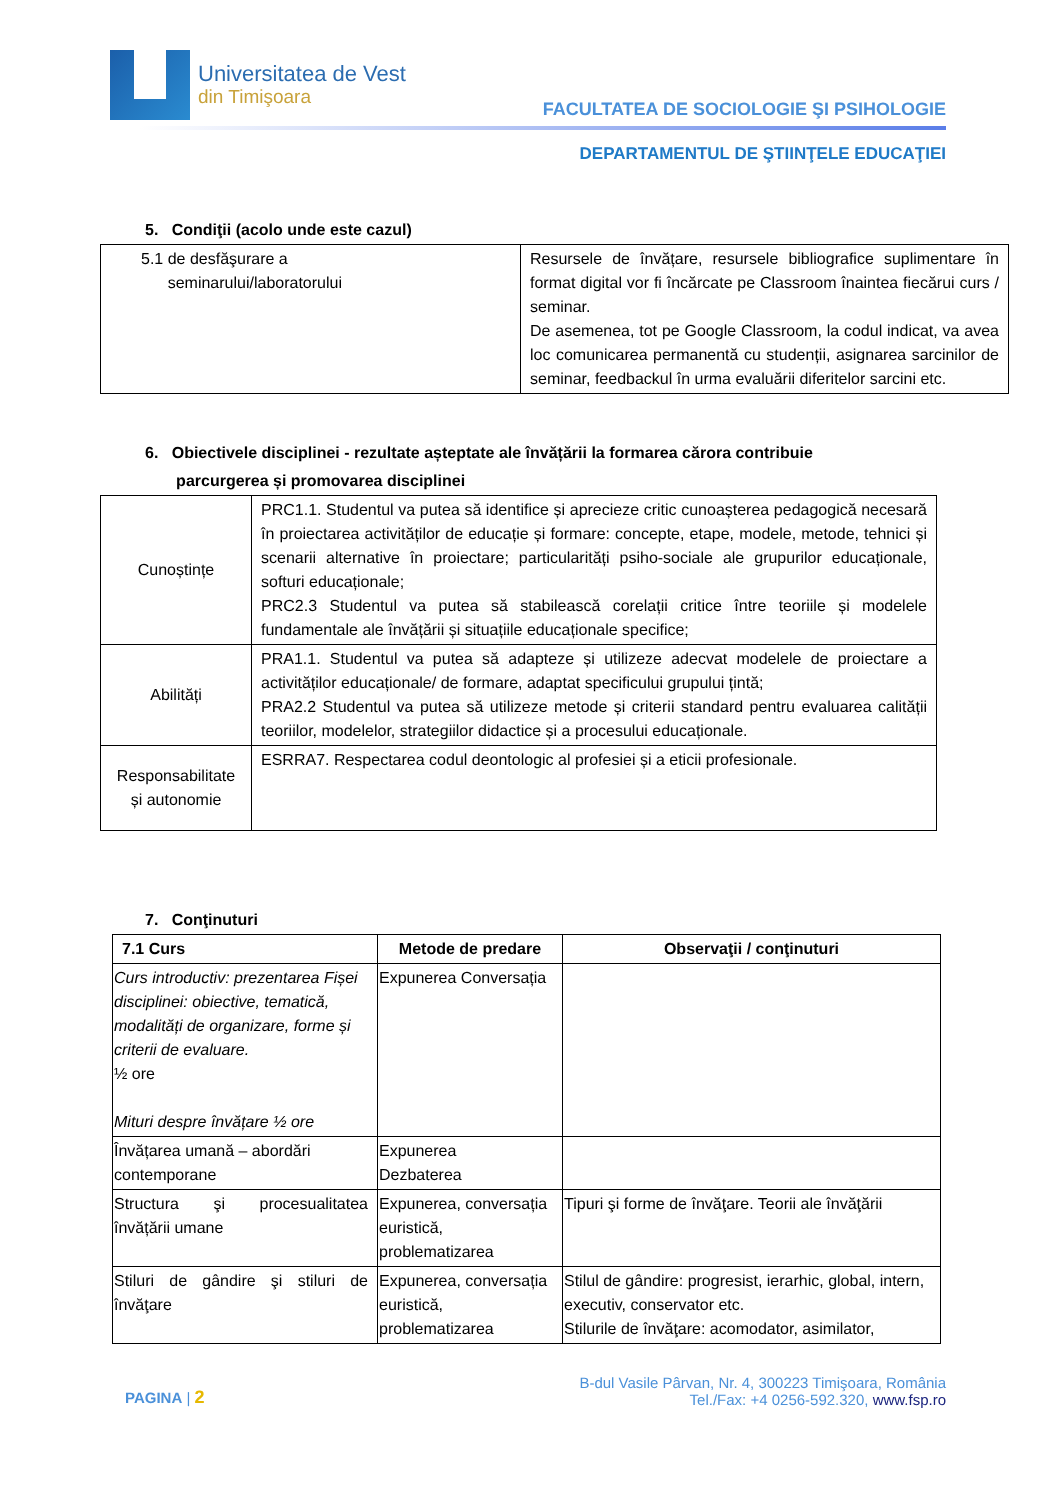Universitatea de Vest
din Timişoara
FACULTATEA DE SOCIOLOGIE ŞI PSIHOLOGIE
DEPARTAMENTUL DE ŞTIINŢELE EDUCAŢIEI
5. Condiţii (acolo unde este cazul)
| 5.1 de desfăşurare a seminarului/laboratorului | Resursele de învățare, resursele bibliografice suplimentare în format digital vor fi încărcate pe Classroom înaintea fiecărui curs / seminar. De asemenea, tot pe Google Classroom, la codul indicat, va avea loc comunicarea permanentă cu studenții, asignarea sarcinilor de seminar, feedbackul în urma evaluării diferitelor sarcini etc. |
6. Obiectivele disciplinei - rezultate așteptate ale învățării la formarea cărora contribuie
parcurgerea și promovarea disciplinei
| Cunoștințe | PRC1.1. Studentul va putea să identifice și aprecieze critic cunoașterea pedagogică necesară în proiectarea activităților de educație și formare: concepte, etape, modele, metode, tehnici și scenarii alternative în proiectare; particularități psiho-sociale ale grupurilor educaționale, softuri educaționale; PRC2.3 Studentul va putea să stabilească corelații critice între teoriile și modelele fundamentale ale învățării și situațiile educaționale specifice; |
| Abilități | PRA1.1. Studentul va putea să adapteze și utilizeze adecvat modelele de proiectare a activităților educaționale/ de formare, adaptat specificului grupului țintă; PRA2.2 Studentul va putea să utilizeze metode și criterii standard pentru evaluarea calității teoriilor, modelelor, strategiilor didactice și a procesului educaționale. |
| Responsabilitate și autonomie | ESRRA7. Respectarea codul deontologic al profesiei și a eticii profesionale. |
7. Conţinuturi
| 7.1 Curs | Metode de predare | Observaţii / conţinuturi |
| --- | --- | --- |
| Curs introductiv: prezentarea Fișei disciplinei: obiective, tematică, modalități de organizare, forme și criterii de evaluare. ½ ore Mituri despre învățare ½ ore | Expunerea Conversația | |
| Învățarea umană – abordări contemporane | Expunerea Dezbaterea | |
| Structura şi procesualitatea învățării umane | Expunerea, conversația euristică, problematizarea | Tipuri şi forme de învăţare. Teorii ale învăţării |
| Stiluri de gândire şi stiluri de învăţare | Expunerea, conversația euristică, problematizarea | Stilul de gândire: progresist, ierarhic, global, intern, executiv, conservator etc. Stilurile de învăţare: acomodator, asimilator, |
PAGINA | 2
B-dul Vasile Pârvan, Nr. 4, 300223 Timişoara, România
Tel./Fax: +4 0256-592.320, www.fsp.ro